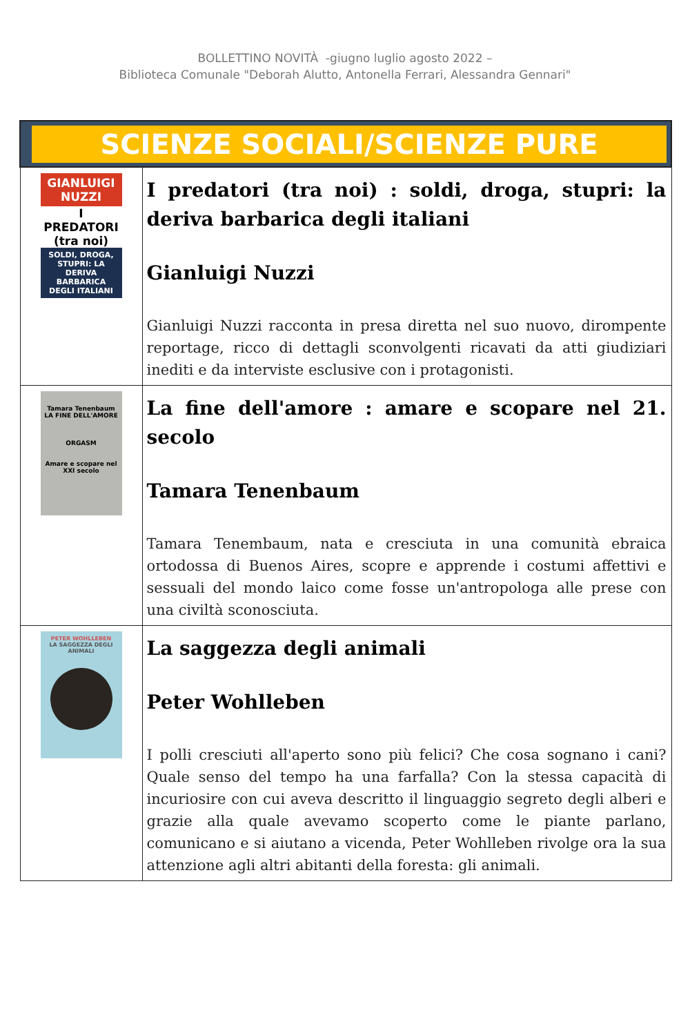BOLLETTINO NOVITÀ -giugno luglio agosto 2022 –
Biblioteca Comunale "Deborah Alutto, Antonella Ferrari, Alessandra Gennari"
| SCIENZE SOCIALI/SCIENZE PURE | |
| GIANLUIGI NUZZI I PREDATORI (tra noi) SOLDI, DROGA, STUPRI: LA DERIVA BARBARICA DEGLI ITALIANI | I predatori (tra noi) : soldi, droga, stupri: la deriva barbarica degli italiani Gianluigi Nuzzi Gianluigi Nuzzi racconta in presa diretta nel suo nuovo, dirompente reportage, ricco di dettagli sconvolgenti ricavati da atti giudiziari inediti e da interviste esclusive con i protagonisti. |
| Tamara Tenenbaum LA FINE DELL'AMORE ORGASM Amare e scopare nel XXI secolo | La fine dell'amore : amare e scopare nel 21. secolo Tamara Tenenbaum Tamara Tenembaum, nata e cresciuta in una comunità ebraica ortodossa di Buenos Aires, scopre e apprende i costumi affettivi e sessuali del mondo laico come fosse un'antropologa alle prese con una civiltà sconosciuta. |
| PETER WOHLLEBEN LA SAGGEZZA DEGLI ANIMALI | La saggezza degli animali Peter Wohlleben I polli cresciuti all'aperto sono più felici? Che cosa sognano i cani? Quale senso del tempo ha una farfalla? Con la stessa capacità di incuriosire con cui aveva descritto il linguaggio segreto degli alberi e grazie alla quale avevamo scoperto come le piante parlano, comunicano e si aiutano a vicenda, Peter Wohlleben rivolge ora la sua attenzione agli altri abitanti della foresta: gli animali. |